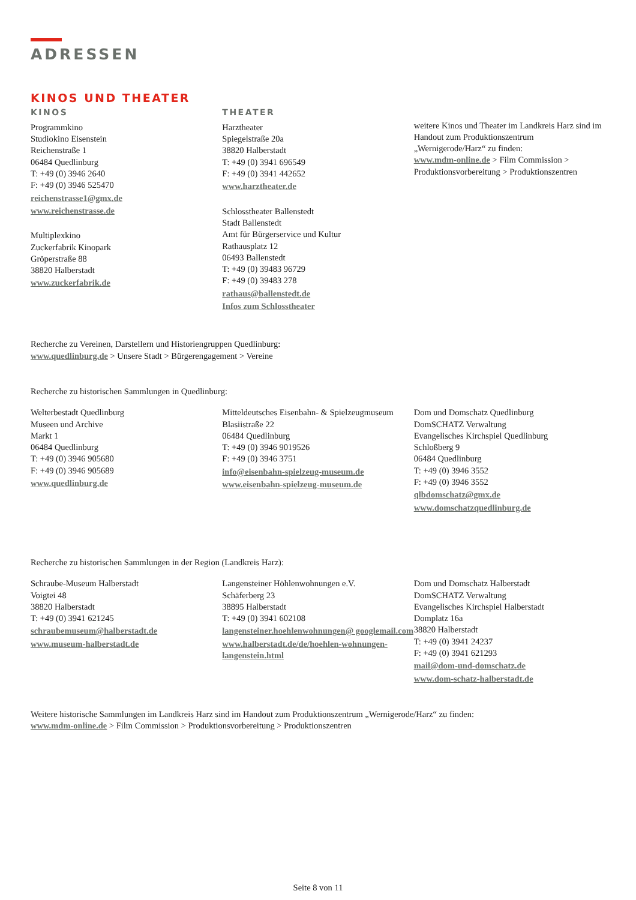ADRESSEN
KINOS UND THEATER
KINOS
Programmkino
Studiokino Eisenstein
Reichenstraße 1
06484 Quedlinburg
T: +49 (0) 3946 2640
F: +49 (0) 3946 525470
reichenstrasse1@gmx.de
www.reichenstrasse.de
Multiplexkino
Zuckerfabrik Kinopark
Gröperstraße 88
38820 Halberstadt
www.zuckerfabrik.de
THEATER
Harztheater
Spiegelstraße 20a
38820 Halberstadt
T: +49 (0) 3941 696549
F: +49 (0) 3941 442652
www.harztheater.de
Schlosstheater Ballenstedt
Stadt Ballenstedt
Amt für Bürgerservice und Kultur
Rathausplatz 12
06493 Ballenstedt
T: +49 (0) 39483 96729
F: +49 (0) 39483 278
rathaus@ballenstedt.de
Infos zum Schlosstheater
weitere Kinos und Theater im Landkreis Harz sind im Handout zum Produktionszentrum „Wernigerode/Harz“ zu finden:
www.mdm-online.de > Film Commission > Produktionsvorbereitung > Produktionszentren
Recherche zu Vereinen, Darstellern und Historiengruppen Quedlinburg:
www.quedlinburg.de > Unsere Stadt > Bürgerengagement > Vereine
Recherche zu historischen Sammlungen in Quedlinburg:
Welterbestadt Quedlinburg
Museen und Archive
Markt 1
06484 Quedlinburg
T: +49 (0) 3946 905680
F: +49 (0) 3946 905689
www.quedlinburg.de
Mitteldeutsches Eisenbahn- & Spielzeugmuseum
Blasiistraße 22
06484 Quedlinburg
T: +49 (0) 3946 9019526
F: +49 (0) 3946 3751
info@eisenbahn-spielzeug-museum.de
www.eisenbahn-spielzeug-museum.de
Dom und Domschatz Quedlinburg
DomSCHATZ Verwaltung
Evangelisches Kirchspiel Quedlinburg
Schloßberg 9
06484 Quedlinburg
T: +49 (0) 3946 3552
F: +49 (0) 3946 3552
qlbdomschatz@gmx.de
www.domschatzquedlinburg.de
Recherche zu historischen Sammlungen in der Region (Landkreis Harz):
Schraube-Museum Halberstadt
Voigtei 48
38820 Halberstadt
T: +49 (0) 3941 621245
schraubemuseum@halberstadt.de
www.museum-halberstadt.de
Langensteiner Höhlenwohnungen e.V.
Schäferberg 23
38895 Halberstadt
T: +49 (0) 3941 602108
langensteiner.hoehlenwohnungen@ googlemail.com
www.halberstadt.de/de/hoehlen-wohnungen-langenstein.html
Dom und Domschatz Halberstadt
DomSCHATZ Verwaltung
Evangelisches Kirchspiel Halberstadt
Domplatz 16a
38820 Halberstadt
T: +49 (0) 3941 24237
F: +49 (0) 3941 621293
mail@dom-und-domschatz.de
www.dom-schatz-halberstadt.de
Weitere historische Sammlungen im Landkreis Harz sind im Handout zum Produktionszentrum „Wernigerode/Harz“ zu finden:
www.mdm-online.de > Film Commission > Produktionsvorbereitung > Produktionszentren
Seite 8 von 11